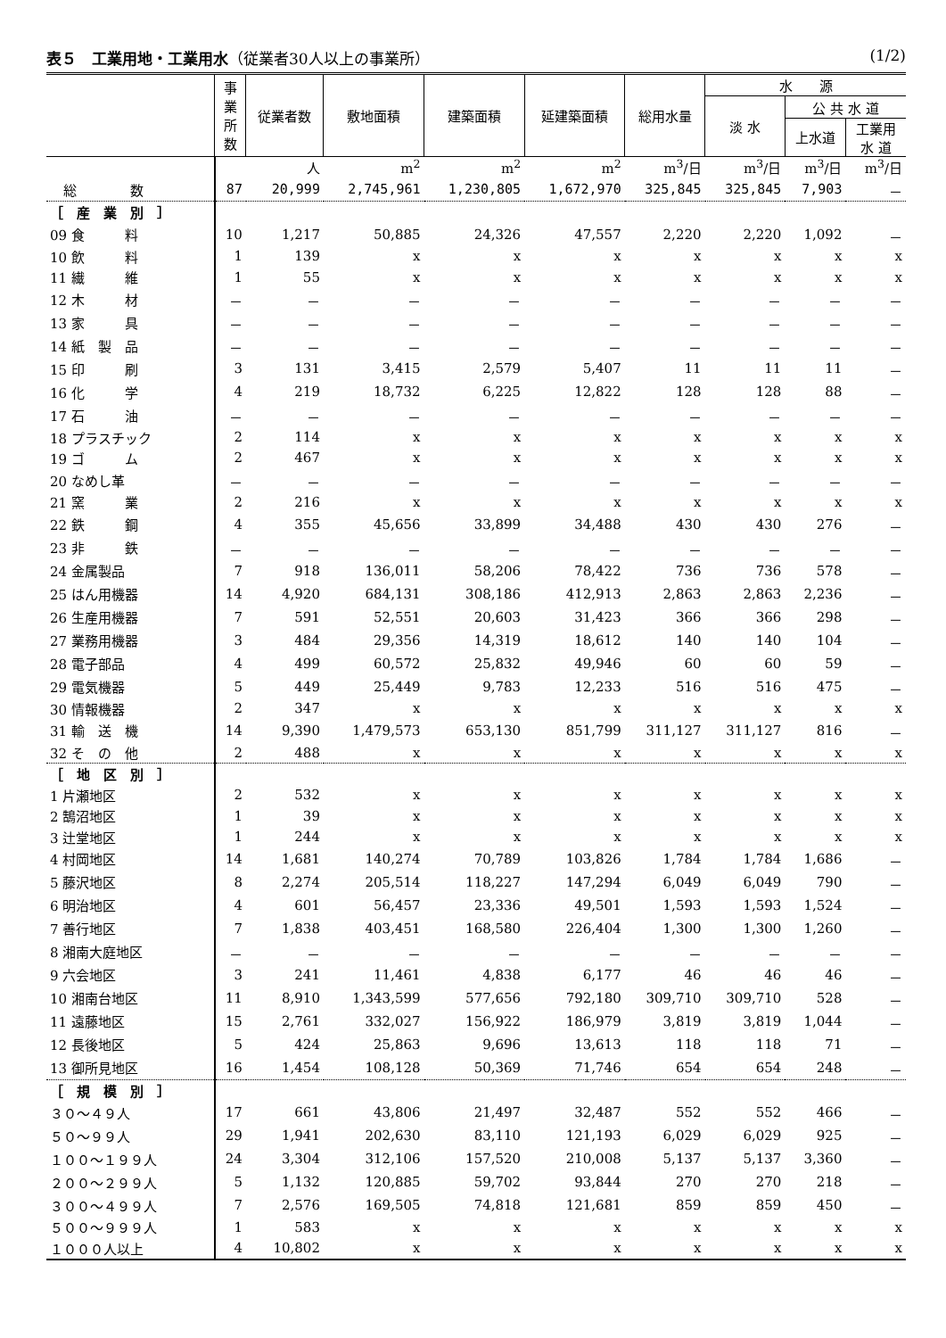表５　工業用地・工業用水（従業者30人以上の事業所） (1/2)
| | 事 業 所 数 | 従業者数 | 敷地面積 | 建築面積 | 延建築面積 | 総用水量 | 水 源 | | |
| --- | --- | --- | --- | --- | --- | --- | --- | --- | --- |
| | | | | | | | 淡 水 | 公 共 水 道 | |
| | | | | | | | | 上水道 | 工業用 水 道 |
| | | 人 | m<sup>2</sup> | m<sup>2</sup> | m<sup>2</sup> | m<sup>3</sup>/日 | m<sup>3</sup>/日 | m<sup>3</sup>/日 | m<sup>3</sup>/日 |
| 総 数 | 87 | 20,999 | 2,745,961 | 1,230,805 | 1,672,970 | 325,845 | 325,845 | 7,903 | － |
| ［ 産 業 別 ］ | | | | | | | | | |
| 09 食 料 | 10 | 1,217 | 50,885 | 24,326 | 47,557 | 2,220 | 2,220 | 1,092 | － |
| 10 飲 料 | 1 | 139 | x | x | x | x | x | x | x |
| 11 繊 維 | 1 | 55 | x | x | x | x | x | x | x |
| 12 木 材 | － | － | － | － | － | － | － | － | － |
| 13 家 具 | － | － | － | － | － | － | － | － | － |
| 14 紙 製 品 | － | － | － | － | － | － | － | － | － |
| 15 印 刷 | 3 | 131 | 3,415 | 2,579 | 5,407 | 11 | 11 | 11 | － |
| 16 化 学 | 4 | 219 | 18,732 | 6,225 | 12,822 | 128 | 128 | 88 | － |
| 17 石 油 | － | － | － | － | － | － | － | － | － |
| 18 プラスチック | 2 | 114 | x | x | x | x | x | x | x |
| 19 ゴ ム | 2 | 467 | x | x | x | x | x | x | x |
| 20 なめし革 | － | － | － | － | － | － | － | － | － |
| 21 窯 業 | 2 | 216 | x | x | x | x | x | x | x |
| 22 鉄 鋼 | 4 | 355 | 45,656 | 33,899 | 34,488 | 430 | 430 | 276 | － |
| 23 非 鉄 | － | － | － | － | － | － | － | － | － |
| 24 金属製品 | 7 | 918 | 136,011 | 58,206 | 78,422 | 736 | 736 | 578 | － |
| 25 はん用機器 | 14 | 4,920 | 684,131 | 308,186 | 412,913 | 2,863 | 2,863 | 2,236 | － |
| 26 生産用機器 | 7 | 591 | 52,551 | 20,603 | 31,423 | 366 | 366 | 298 | － |
| 27 業務用機器 | 3 | 484 | 29,356 | 14,319 | 18,612 | 140 | 140 | 104 | － |
| 28 電子部品 | 4 | 499 | 60,572 | 25,832 | 49,946 | 60 | 60 | 59 | － |
| 29 電気機器 | 5 | 449 | 25,449 | 9,783 | 12,233 | 516 | 516 | 475 | － |
| 30 情報機器 | 2 | 347 | x | x | x | x | x | x | x |
| 31 輸 送 機 | 14 | 9,390 | 1,479,573 | 653,130 | 851,799 | 311,127 | 311,127 | 816 | － |
| 32 そ の 他 | 2 | 488 | x | x | x | x | x | x | x |
| ［ 地 区 別 ］ | | | | | | | | | |
| 1 片瀬地区 | 2 | 532 | x | x | x | x | x | x | x |
| 2 鵠沼地区 | 1 | 39 | x | x | x | x | x | x | x |
| 3 辻堂地区 | 1 | 244 | x | x | x | x | x | x | x |
| 4 村岡地区 | 14 | 1,681 | 140,274 | 70,789 | 103,826 | 1,784 | 1,784 | 1,686 | － |
| 5 藤沢地区 | 8 | 2,274 | 205,514 | 118,227 | 147,294 | 6,049 | 6,049 | 790 | － |
| 6 明治地区 | 4 | 601 | 56,457 | 23,336 | 49,501 | 1,593 | 1,593 | 1,524 | － |
| 7 善行地区 | 7 | 1,838 | 403,451 | 168,580 | 226,404 | 1,300 | 1,300 | 1,260 | － |
| 8 湘南大庭地区 | － | － | － | － | － | － | － | － | － |
| 9 六会地区 | 3 | 241 | 11,461 | 4,838 | 6,177 | 46 | 46 | 46 | － |
| 10 湘南台地区 | 11 | 8,910 | 1,343,599 | 577,656 | 792,180 | 309,710 | 309,710 | 528 | － |
| 11 遠藤地区 | 15 | 2,761 | 332,027 | 156,922 | 186,979 | 3,819 | 3,819 | 1,044 | － |
| 12 長後地区 | 5 | 424 | 25,863 | 9,696 | 13,613 | 118 | 118 | 71 | － |
| 13 御所見地区 | 16 | 1,454 | 108,128 | 50,369 | 71,746 | 654 | 654 | 248 | － |
| ［ 規 模 別 ］ | | | | | | | | | |
| ３０～４９人 | 17 | 661 | 43,806 | 21,497 | 32,487 | 552 | 552 | 466 | － |
| ５０～９９人 | 29 | 1,941 | 202,630 | 83,110 | 121,193 | 6,029 | 6,029 | 925 | － |
| １００～１９９人 | 24 | 3,304 | 312,106 | 157,520 | 210,008 | 5,137 | 5,137 | 3,360 | － |
| ２００～２９９人 | 5 | 1,132 | 120,885 | 59,702 | 93,844 | 270 | 270 | 218 | － |
| ３００～４９９人 | 7 | 2,576 | 169,505 | 74,818 | 121,681 | 859 | 859 | 450 | － |
| ５００～９９９人 | 1 | 583 | x | x | x | x | x | x | x |
| １０００人以上 | 4 | 10,802 | x | x | x | x | x | x | x |